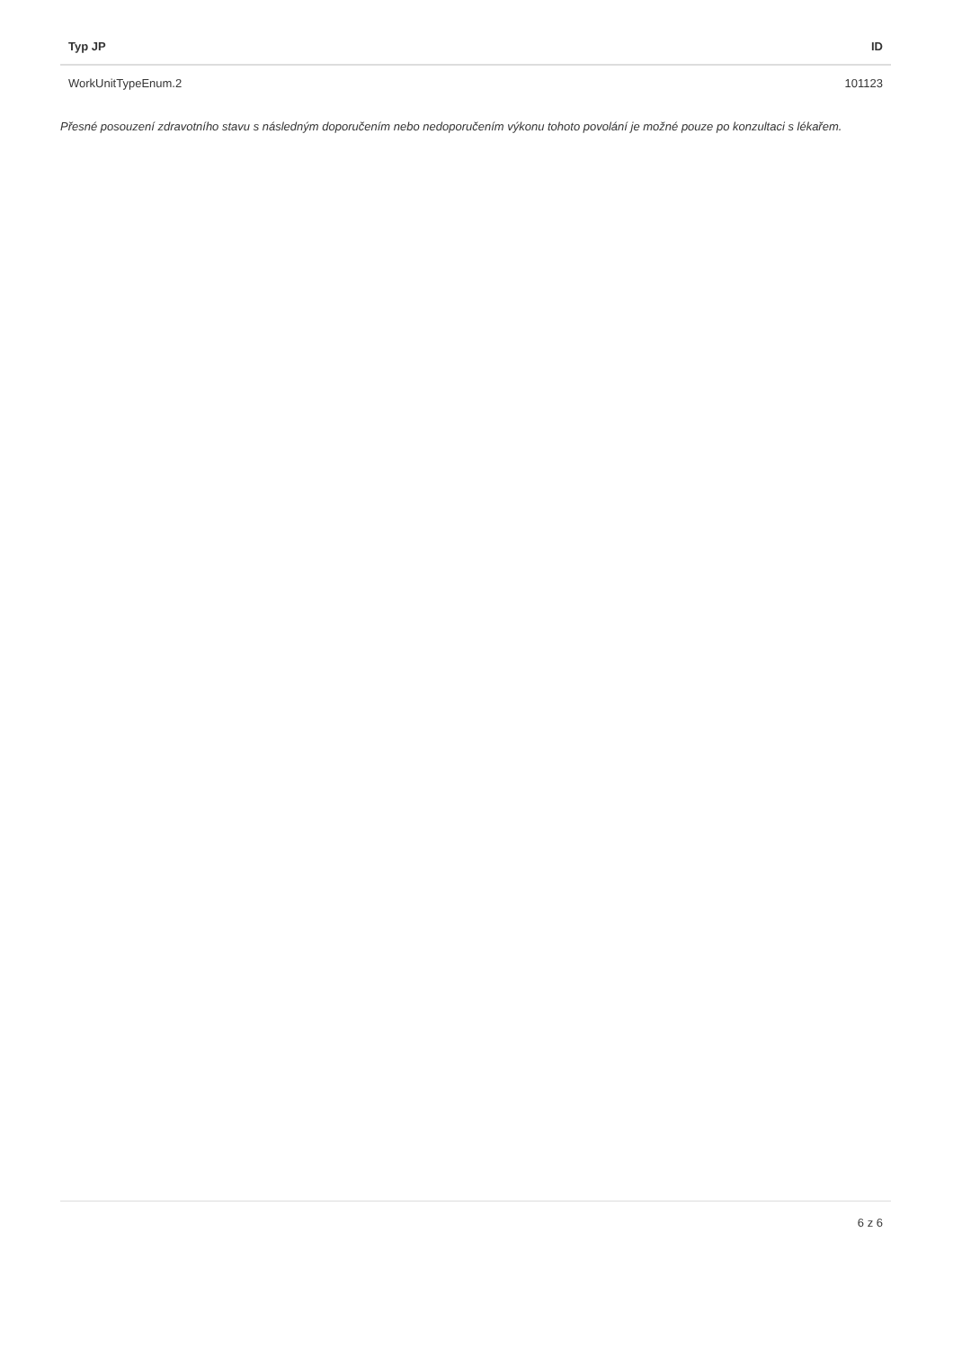| Typ JP | ID |
| --- | --- |
| WorkUnitTypeEnum.2 | 101123 |
Přesné posouzení zdravotního stavu s následným doporučením nebo nedoporučením výkonu tohoto povolání je možné pouze po konzultaci s lékařem.
6 z 6